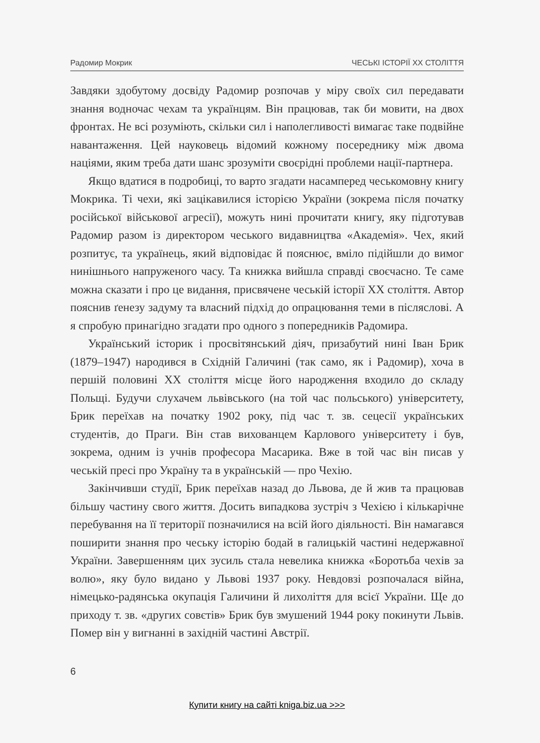Радомир Мокрик ЧЕСЬКІ ІСТОРІЇ XX СТОЛІТТЯ
Завдяки здобутому досвіду Радомир розпочав у міру своїх сил передавати знання водночас чехам та українцям. Він працював, так би мовити, на двох фронтах. Не всі розуміють, скільки сил і наполегливості вимагає таке подвійне навантаження. Цей науковець відомий кожному посереднику між двома націями, яким треба дати шанс зрозуміти своєрідні проблеми нації-партнера.
Якщо вдатися в подробиці, то варто згадати насамперед чеськомовну книгу Мокрика. Ті чехи, які зацікавилися історією України (зокрема після початку російської військової агресії), можуть нині прочитати книгу, яку підготував Радомир разом із директором чеського видавництва «Академія». Чех, який розпитує, та українець, який відповідає й пояснює, вміло підійшли до вимог нинішнього напруженого часу. Та книжка вийшла справді своєчасно. Те саме можна сказати і про це видання, присвячене чеській історії XX століття. Автор пояснив ґенезу задуму та власний підхід до опрацювання теми в післяслові. А я спробую принагідно згадати про одного з попередників Радомира.
Український історик і просвітянський діяч, призабутий нині Іван Брик (1879–1947) народився в Східній Галичині (так само, як і Радомир), хоча в першій половині XX століття місце його народження входило до складу Польщі. Будучи слухачем львівського (на той час польського) університету, Брик переїхав на початку 1902 року, під час т. зв. сецесії українських студентів, до Праги. Він став вихованцем Карлового університету і був, зокрема, одним із учнів професора Масарика. Вже в той час він писав у чеській пресі про Україну та в українській — про Чехію.
Закінчивши студії, Брик переїхав назад до Львова, де й жив та працював більшу частину свого життя. Досить випадкова зустріч з Чехією і кількарічне перебування на її території позначилися на всій його діяльності. Він намагався поширити знання про чеську історію бодай в галицькій частині недержавної України. Завершенням цих зусиль стала невелика книжка «Боротьба чехів за волю», яку було видано у Львові 1937 року. Невдовзі розпочалася війна, німецько-радянська окупація Галичини й лихоліття для всієї України. Ще до приходу т. зв. «других совєтів» Брик був змушений 1944 року покинути Львів. Помер він у вигнанні в західній частині Австрії.
6
Купити книгу на сайті kniga.biz.ua >>>